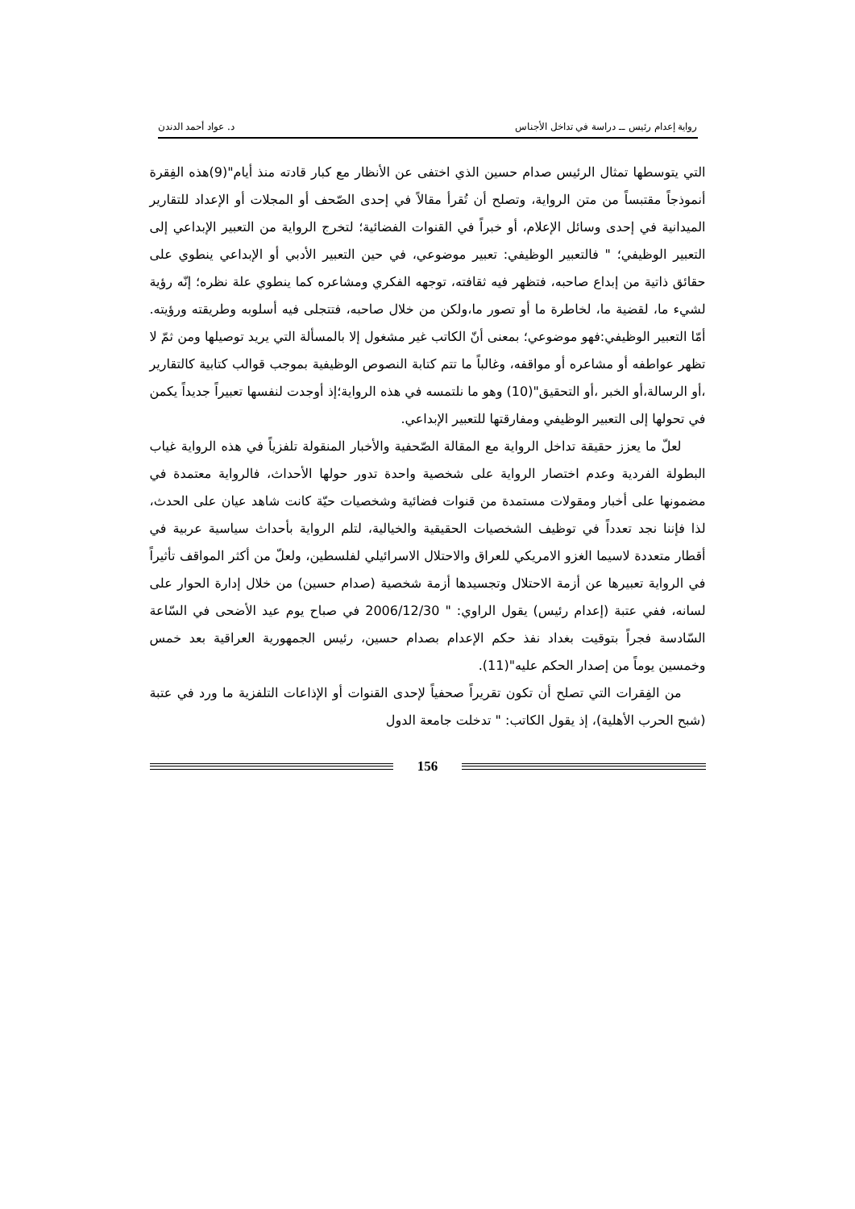رواية إعدام رئيس ــ دراسة في تداخل الأجناس د. عواد أحمد الدندن
التي يتوسطها تمثال الرئيس صدام حسين الذي اختفى عن الأنظار مع كبار قادته منذ أيام"(9)هذه الفِقرة أنموذجاً مقتبساً من متن الرواية، وتصلح أن تُقرأ مقالاً في إحدى الصّحف أو المجلات أو الإعداد للتقارير الميدانية في إحدى وسائل الإعلام، أو خبراً في القنوات الفضائية؛ لتخرج الرواية من التعبير الإبداعي إلى التعبير الوظيفي؛ " فالتعبير الوظيفي: تعبير موضوعي، في حين التعبير الأدبي أو الإبداعي ينطوي على حقائق ذاتية من إبداع صاحبه، فتظهر فيه ثقافته، توجهه الفكري ومشاعره كما ينطوي علة نظره؛ إنّه رؤية لشيء ما، لقضية ما، لخاطرة ما أو تصور ما،ولكن من خلال صاحبه، فتتجلى فيه أسلوبه وطريقته ورؤيته. أمّا التعبير الوظيفي:فهو موضوعي؛ بمعنى أنّ الكاتب غير مشغول إلا بالمسألة التي يريد توصيلها ومن ثمّ لا تظهر عواطفه أو مشاعره أو مواقفه، وغالباً ما تتم كتابة النصوص الوظيفية بموجب قوالب كتابية كالتقارير ،أو الرسالة،أو الخبر ،أو التحقيق"(10) وهو ما نلتمسه في هذه الرواية؛إذ أوجدت لنفسها تعبيراً جديداً يكمن في تحولها إلى التعبير الوظيفي ومفارقتها للتعبير الإبداعي.
لعلّ ما يعزز حقيقة تداخل الرواية مع المقالة الصّحفية والأخبار المنقولة تلفزياً في هذه الرواية غياب البطولة الفردية وعدم اختصار الرواية على شخصية واحدة تدور حولها الأحداث، فالرواية معتمدة في مضمونها على أخبار ومقولات مستمدة من قنوات فضائية وشخصيات حيّة كانت شاهد عيان على الحدث، لذا فإننا نجد تعدداً في توظيف الشخصيات الحقيقية والخيالية، لتلم الرواية بأحداث سياسية عربية في أقطار متعددة لاسيما الغزو الامريكي للعراق والاحتلال الاسرائيلي لفلسطين، ولعلّ من أكثر المواقف تأثيراً في الرواية تعبيرها عن أزمة الاحتلال وتجسيدها أزمة شخصية (صدام حسين) من خلال إدارة الحوار على لسانه، ففي عتبة (إعدام رئيس) يقول الراوي: " 2006/12/30 في صباح يوم عيد الأضحى في السّاعة السّادسة فجراً بتوقيت بغداد نفذ حكم الإعدام بصدام حسين، رئيس الجمهورية العراقية بعد خمس وخمسين يوماً من إصدار الحكم عليه"(11).
من الفِقرات التي تصلح أن تكون تقريراً صحفياً لإحدى القنوات أو الإذاعات التلفزية ما ورد في عتبة (شبح الحرب الأهلية)، إذ يقول الكاتب: " تدخلت جامعة الدول
156